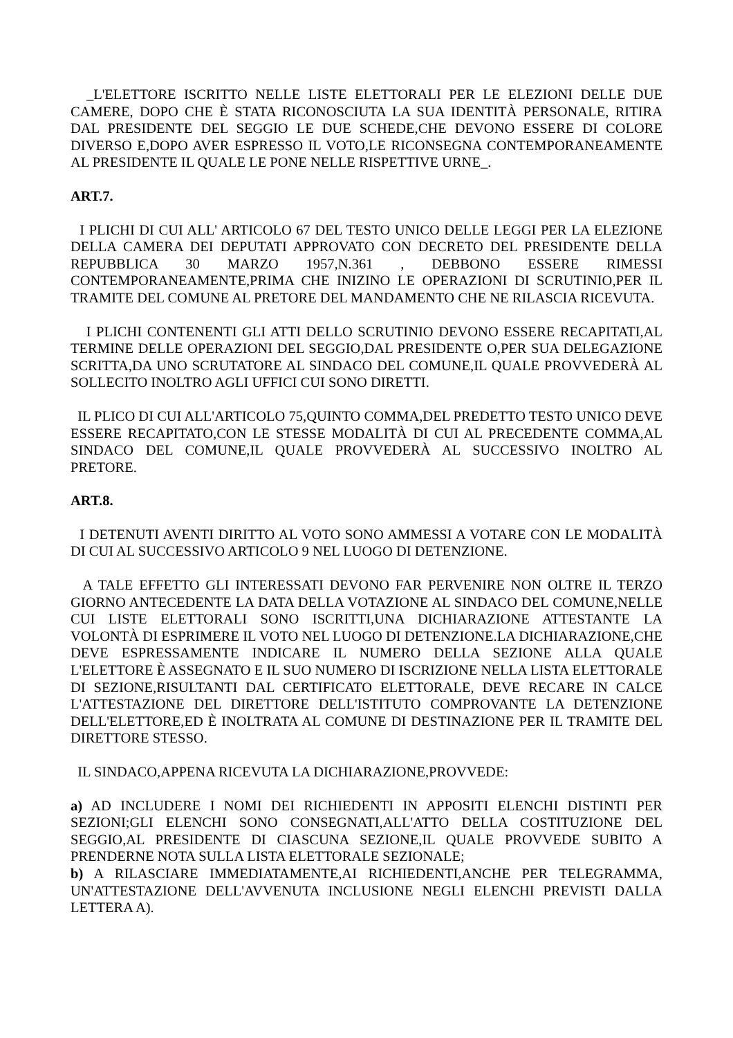_L'ELETTORE ISCRITTO NELLE LISTE ELETTORALI PER LE ELEZIONI DELLE DUE CAMERE, DOPO CHE È STATA RICONOSCIUTA LA SUA IDENTITÀ PERSONALE, RITIRA DAL PRESIDENTE DEL SEGGIO LE DUE SCHEDE,CHE DEVONO ESSERE DI COLORE DIVERSO E,DOPO AVER ESPRESSO IL VOTO,LE RICONSEGNA CONTEMPORANEAMENTE AL PRESIDENTE IL QUALE LE PONE NELLE RISPETTIVE URNE_.
ART.7.
I PLICHI DI CUI ALL' ARTICOLO 67 DEL TESTO UNICO DELLE LEGGI PER LA ELEZIONE DELLA CAMERA DEI DEPUTATI APPROVATO CON DECRETO DEL PRESIDENTE DELLA REPUBBLICA 30 MARZO 1957,N.361 , DEBBONO ESSERE RIMESSI CONTEMPORANEAMENTE,PRIMA CHE INIZINO LE OPERAZIONI DI SCRUTINIO,PER IL TRAMITE DEL COMUNE AL PRETORE DEL MANDAMENTO CHE NE RILASCIA RICEVUTA.
I PLICHI CONTENENTI GLI ATTI DELLO SCRUTINIO DEVONO ESSERE RECAPITATI,AL TERMINE DELLE OPERAZIONI DEL SEGGIO,DAL PRESIDENTE O,PER SUA DELEGAZIONE SCRITTA,DA UNO SCRUTATORE AL SINDACO DEL COMUNE,IL QUALE PROVVEDERÀ AL SOLLECITO INOLTRO AGLI UFFICI CUI SONO DIRETTI.
IL PLICO DI CUI ALL'ARTICOLO 75,QUINTO COMMA,DEL PREDETTO TESTO UNICO DEVE ESSERE RECAPITATO,CON LE STESSE MODALITÀ DI CUI AL PRECEDENTE COMMA,AL SINDACO DEL COMUNE,IL QUALE PROVVEDERÀ AL SUCCESSIVO INOLTRO AL PRETORE.
ART.8.
I DETENUTI AVENTI DIRITTO AL VOTO SONO AMMESSI A VOTARE CON LE MODALITÀ DI CUI AL SUCCESSIVO ARTICOLO 9 NEL LUOGO DI DETENZIONE.
A TALE EFFETTO GLI INTERESSATI DEVONO FAR PERVENIRE NON OLTRE IL TERZO GIORNO ANTECEDENTE LA DATA DELLA VOTAZIONE AL SINDACO DEL COMUNE,NELLE CUI LISTE ELETTORALI SONO ISCRITTI,UNA DICHIARAZIONE ATTESTANTE LA VOLONTÀ DI ESPRIMERE IL VOTO NEL LUOGO DI DETENZIONE.LA DICHIARAZIONE,CHE DEVE ESPRESSAMENTE INDICARE IL NUMERO DELLA SEZIONE ALLA QUALE L'ELETTORE È ASSEGNATO E IL SUO NUMERO DI ISCRIZIONE NELLA LISTA ELETTORALE DI SEZIONE,RISULTANTI DAL CERTIFICATO ELETTORALE, DEVE RECARE IN CALCE L'ATTESTAZIONE DEL DIRETTORE DELL'ISTITUTO COMPROVANTE LA DETENZIONE DELL'ELETTORE,ED È INOLTRATA AL COMUNE DI DESTINAZIONE PER IL TRAMITE DEL DIRETTORE STESSO.
IL SINDACO,APPENA RICEVUTA LA DICHIARAZIONE,PROVVEDE:
a) AD INCLUDERE I NOMI DEI RICHIEDENTI IN APPOSITI ELENCHI DISTINTI PER SEZIONI;GLI ELENCHI SONO CONSEGNATI,ALL'ATTO DELLA COSTITUZIONE DEL SEGGIO,AL PRESIDENTE DI CIASCUNA SEZIONE,IL QUALE PROVVEDE SUBITO A PRENDERNE NOTA SULLA LISTA ELETTORALE SEZIONALE;
b) A RILASCIARE IMMEDIATAMENTE,AI RICHIEDENTI,ANCHE PER TELEGRAMMA, UN'ATTESTAZIONE DELL'AVVENUTA INCLUSIONE NEGLI ELENCHI PREVISTI DALLA LETTERA A).